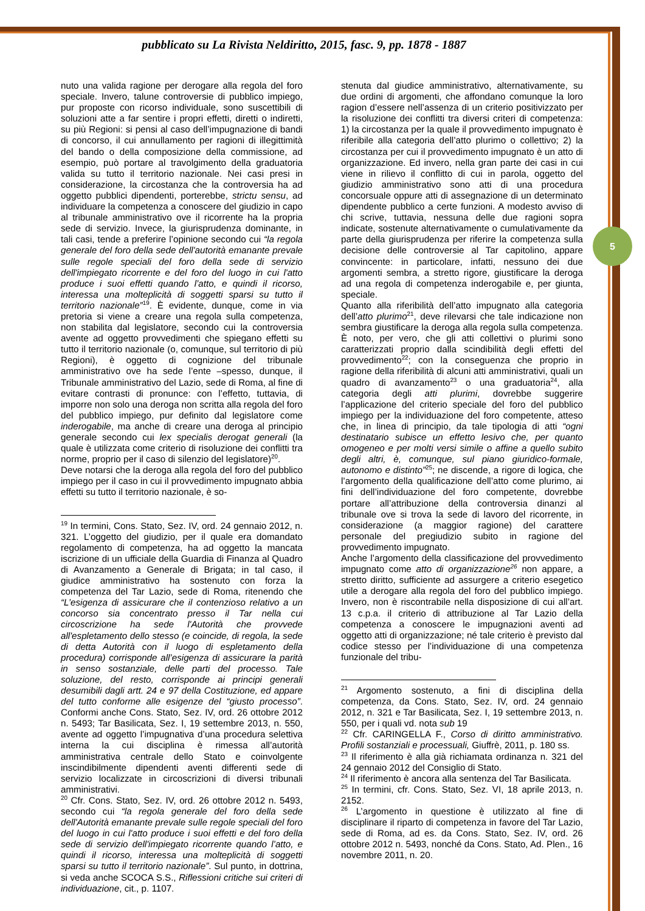pubblicato su La Rivista Neldiritto, 2015, fasc. 9, pp. 1878 - 1887
nuto una valida ragione per derogare alla regola del foro speciale. Invero, talune controversie di pubblico impiego, pur proposte con ricorso individuale, sono suscettibili di soluzioni atte a far sentire i propri effetti, diretti o indiretti, su più Regioni: si pensi al caso dell’impugnazione di bandi di concorso, il cui annullamento per ragioni di illegittimità del bando o della composizione della commissione, ad esempio, può portare al travolgimento della graduatoria valida su tutto il territorio nazionale. Nei casi presi in considerazione, la circostanza che la controversia ha ad oggetto pubblici dipendenti, porterebbe, strictu sensu, ad individuare la competenza a conoscere del giudizio in capo al tribunale amministrativo ove il ricorrente ha la propria sede di servizio. Invece, la giurisprudenza dominante, in tali casi, tende a preferire l’opinione secondo cui “la regola generale del foro della sede dell'autorità emanante prevale sulle regole speciali del foro della sede di servizio dell'impiegato ricorrente e del foro del luogo in cui l'atto produce i suoi effetti quando l’atto, e quindi il ricorso, interessa una molteplicità di soggetti sparsi su tutto il territorio nazionale”<sup>19</sup>. È evidente, dunque, come in via pretoria si viene a creare una regola sulla competenza, non stabilita dal legislatore, secondo cui la controversia avente ad oggetto provvedimenti che spiegano effetti su tutto il territorio nazionale (o, comunque, sul territorio di più Regioni), è oggetto di cognizione del tribunale amministrativo ove ha sede l’ente –spesso, dunque, il Tribunale amministrativo del Lazio, sede di Roma, al fine di evitare contrasti di pronunce: con l’effetto, tuttavia, di imporre non solo una deroga non scritta alla regola del foro del pubblico impiego, pur definito dal legislatore come inderogabile, ma anche di creare una deroga al principio generale secondo cui lex specialis derogat generali (la quale è utilizzata come criterio di risoluzione dei conflitti tra norme, proprio per il caso di silenzio del legislatore)<sup>20</sup>.
Deve notarsi che la deroga alla regola del foro del pubblico impiego per il caso in cui il provvedimento impugnato abbia effetti su tutto il territorio nazionale, è so-
<sup>19</sup> In termini, Cons. Stato, Sez. IV, ord. 24 gennaio 2012, n. 321. L’oggetto del giudizio, per il quale era domandato regolamento di competenza, ha ad oggetto la mancata iscrizione di un ufficiale della Guardia di Finanza al Quadro di Avanzamento a Generale di Brigata; in tal caso, il giudice amministrativo ha sostenuto con forza la competenza del Tar Lazio, sede di Roma, ritenendo che “L’esigenza di assicurare che il contenzioso relativo a un concorso sia concentrato presso il Tar nella cui circoscrizione ha sede l'Autorità che provvede all'espletamento dello stesso (e coincide, di regola, la sede di detta Autorità con il luogo di espletamento della procedura) corrisponde all’esigenza di assicurare la parità in senso sostanziale, delle parti del processo. Tale soluzione, del resto, corrisponde ai principi generali desumibili dagli artt. 24 e 97 della Costituzione, ed appare del tutto conforme alle esigenze del “giusto processo”. Conformi anche Cons. Stato, Sez. IV, ord. 26 ottobre 2012 n. 5493; Tar Basilicata, Sez. I, 19 settembre 2013, n. 550, avente ad oggetto l’impugnativa d’una procedura selettiva interna la cui disciplina è rimessa all’autorità amministrativa centrale dello Stato e coinvolgente inscindibilmente dipendenti aventi differenti sede di servizio localizzate in circoscrizioni di diversi tribunali amministrativi.
<sup>20</sup> Cfr. Cons. Stato, Sez. IV, ord. 26 ottobre 2012 n. 5493, secondo cui “la regola generale del foro della sede dell'Autorità emanante prevale sulle regole speciali del foro del luogo in cui l'atto produce i suoi effetti e del foro della sede di servizio dell'impiegato ricorrente quando l’atto, e quindi il ricorso, interessa una molteplicità di soggetti sparsi su tutto il territorio nazionale”. Sul punto, in dottrina, si veda anche SCOCA S.S., Riflessioni critiche sui criteri di individuazione, cit., p. 1107.
stenuta dal giudice amministrativo, alternativamente, su due ordini di argomenti, che affondano comunque la loro ragion d’essere nell’assenza di un criterio positivizzato per la risoluzione dei conflitti tra diversi criteri di competenza: 1) la circostanza per la quale il provvedimento impugnato è riferibile alla categoria dell’atto plurimo o collettivo; 2) la circostanza per cui il provvedimento impugnato è un atto di organizzazione. Ed invero, nella gran parte dei casi in cui viene in rilievo il conflitto di cui in parola, oggetto del giudizio amministrativo sono atti di una procedura concorsuale oppure atti di assegnazione di un determinato dipendente pubblico a certe funzioni. A modesto avviso di chi scrive, tuttavia, nessuna delle due ragioni sopra indicate, sostenute alternativamente o cumulativamente da parte della giurisprudenza per riferire la competenza sulla decisione delle controversie al Tar capitolino, appare convincente: in particolare, infatti, nessuno dei due argomenti sembra, a stretto rigore, giustificare la deroga ad una regola di competenza inderogabile e, per giunta, speciale.
Quanto alla riferibilità dell’atto impugnato alla categoria dell’atto plurimo<sup>21</sup>, deve rilevarsi che tale indicazione non sembra giustificare la deroga alla regola sulla competenza. È noto, per vero, che gli atti collettivi o plurimi sono caratterizzati proprio dalla scindibilità degli effetti del provvedimento<sup>22</sup>; con la conseguenza che proprio in ragione della riferibilità di alcuni atti amministrativi, quali un quadro di avanzamento<sup>23</sup> o una graduatoria<sup>24</sup>, alla categoria degli atti plurimi, dovrebbe suggerire l’applicazione del criterio speciale del foro del pubblico impiego per la individuazione del foro competente, atteso che, in linea di principio, da tale tipologia di atti “ogni destinatario subisce un effetto lesivo che, per quanto omogeneo e per molti versi simile o affine a quello subito degli altri, è, comunque, sul piano giuridico-formale, autonomo e distinto”<sup>25</sup>; ne discende, a rigore di logica, che l’argomento della qualificazione dell’atto come plurimo, ai fini dell’individuazione del foro competente, dovrebbe portare all’attribuzione della controversia dinanzi al tribunale ove si trova la sede di lavoro del ricorrente, in considerazione (a maggior ragione) del carattere personale del pregiudizio subito in ragione del provvedimento impugnato.
Anche l’argomento della classificazione del provvedimento impugnato come atto di organizzazione<sup>26</sup> non appare, a stretto diritto, sufficiente ad assurgere a criterio esegetico utile a derogare alla regola del foro del pubblico impiego. Invero, non è riscontrabile nella disposizione di cui all’art. 13 c.p.a. il criterio di attribuzione al Tar Lazio della competenza a conoscere le impugnazioni aventi ad oggetto atti di organizzazione; né tale criterio è previsto dal codice stesso per l’individuazione di una competenza funzionale del tribu-
<sup>21</sup> Argomento sostenuto, a fini di disciplina della competenza, da Cons. Stato, Sez. IV, ord. 24 gennaio 2012, n. 321 e Tar Basilicata, Sez. I, 19 settembre 2013, n. 550, per i quali vd. nota sub 19
<sup>22</sup> Cfr. CARINGELLA F., Corso di diritto amministrativo. Profili sostanziali e processuali, Giuffrè, 2011, p. 180 ss.
<sup>23</sup> Il riferimento è alla già richiamata ordinanza n. 321 del 24 gennaio 2012 del Consiglio di Stato.
<sup>24</sup> Il riferimento è ancora alla sentenza del Tar Basilicata.
<sup>25</sup> In termini, cfr. Cons. Stato, Sez. VI, 18 aprile 2013, n. 2152.
<sup>26</sup> L’argomento in questione è utilizzato al fine di disciplinare il riparto di competenza in favore del Tar Lazio, sede di Roma, ad es. da Cons. Stato, Sez. IV, ord. 26 ottobre 2012 n. 5493, nonché da Cons. Stato, Ad. Plen., 16 novembre 2011, n. 20.
5